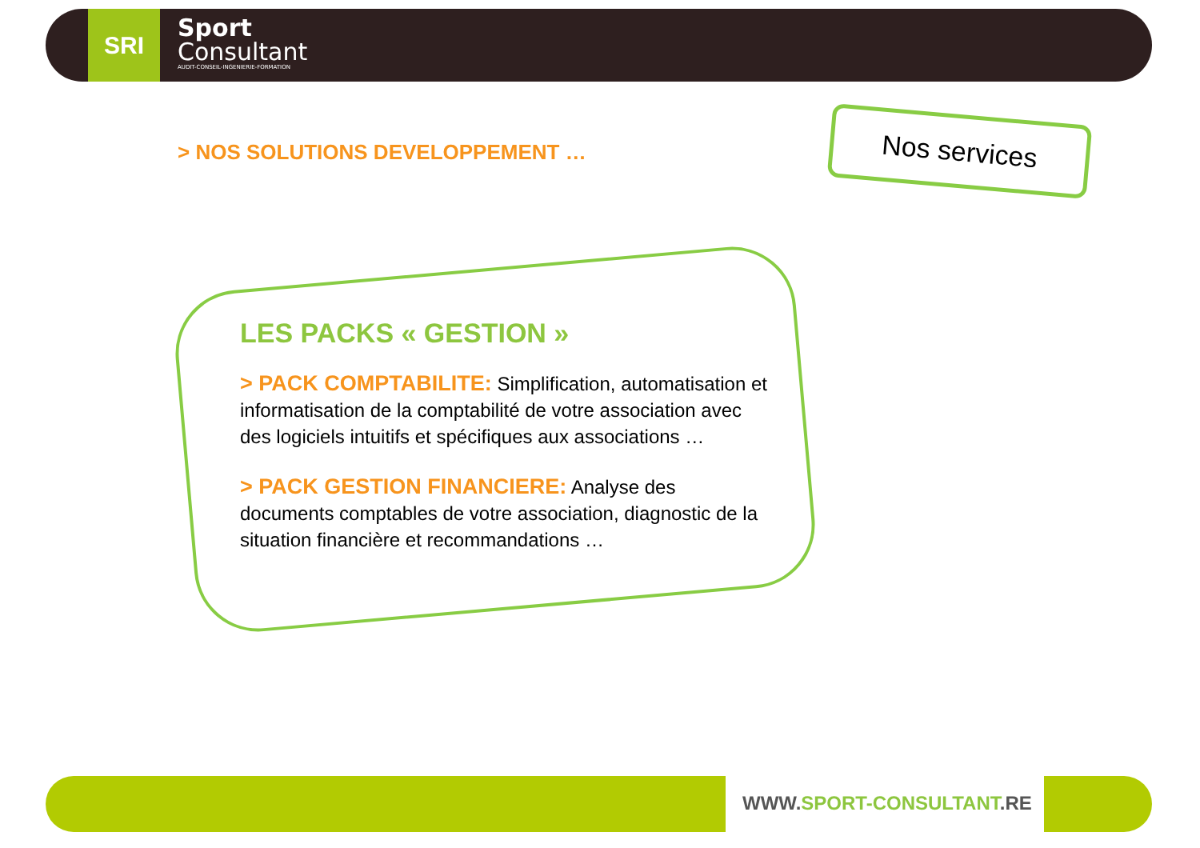SRI
Sport
Consultant
AUDIT-CONSEIL-INGENIERIE-FORMATION
> NOS SOLUTIONS DEVELOPPEMENT …
Nos services
LES PACKS « GESTION »
> PACK COMPTABILITE: Simplification, automatisation et informatisation de la comptabilité de votre association avec des logiciels intuitifs et spécifiques aux associations …
> PACK GESTION FINANCIERE: Analyse des documents comptables de votre association, diagnostic de la situation financière et recommandations …
WWW.SPORT-CONSULTANT.RE